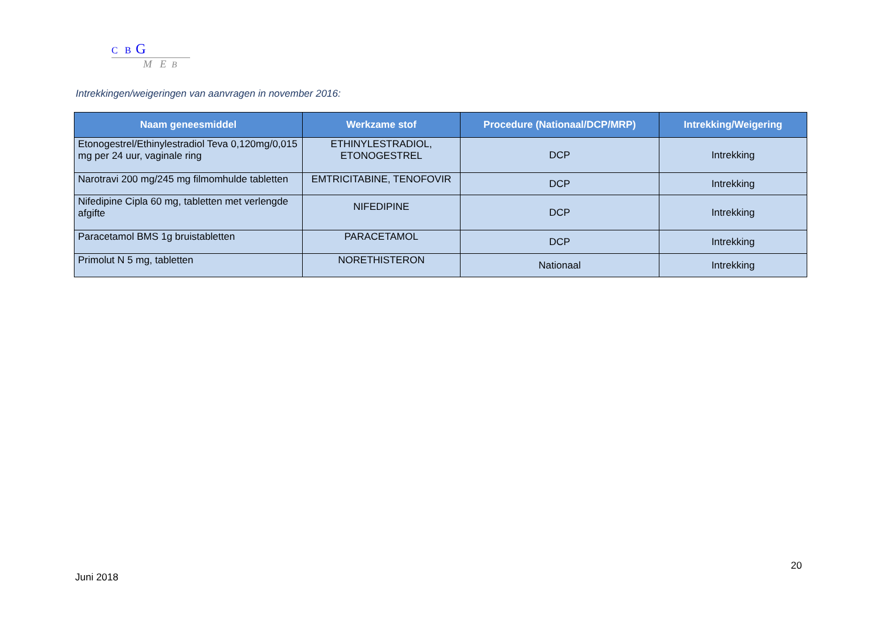C B G
M E B
Intrekkingen/weigeringen van aanvragen in november 2016:
| Naam geneesmiddel | Werkzame stof | Procedure (Nationaal/DCP/MRP) | Intrekking/Weigering |
| --- | --- | --- | --- |
| Etonogestrel/Ethinylestradiol Teva 0,120mg/0,015 mg per 24 uur, vaginale ring | ETHINYLESTRADIOL, ETONOGESTREL | DCP | Intrekking |
| Narotravi 200 mg/245 mg filmomhulde tabletten | EMTRICITABINE, TENOFOVIR | DCP | Intrekking |
| Nifedipine Cipla 60 mg, tabletten met verlengde afgifte | NIFEDIPINE | DCP | Intrekking |
| Paracetamol BMS 1g bruistabletten | PARACETAMOL | DCP | Intrekking |
| Primolut N 5 mg, tabletten | NORETHISTERON | Nationaal | Intrekking |
20
Juni 2018